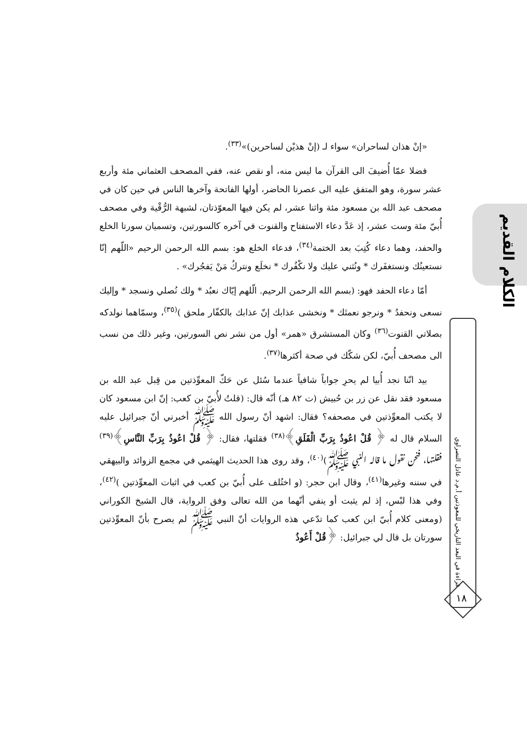الكلام القديم
قراءة في البعد التاريخي للمعوذتين أ.م.د عادل النصراوي
١٨
«إنْ هذان لساحران» سواء لـ (إنْ هذيْن لساحرين)»<sup>(٣٣)</sup>.
فضلا عمّا أُضيفَ الى القرآن ما ليس منه، أو نقص عنه، ففي المصحف العثماني مئة وأربع عشر سورة، وهو المتفق عليه الى عصرنا الحاضر، أولها الفاتحة وآخرها الناس في حين كان في مصحف عبد الله بن مسعود مئة واثنا عشر، لم يكن فيها المعوّذتان، لشبهة الرُّقْية وفي مصحف أُبيّ مئة وست عشر، إذ عَدَّ دعاء الاستفتاح والقنوت في آخره كالسورتين، وتسميان سورتا الخلع والحفد، وهما دعاء كُتِبَ بعد الختمة<sup>(٣٤)</sup>، فدعاء الخلع هو: بسم الله الرحمن الرحيم «اللّهم إنّا نستعينُك ونستغفَرك * ونُثني عليك ولا نكْفُرك * نخلَع ونتركُ مَنْ يَفجُرك» .
أمّا دعاء الحفد فهو: (بسم الله الرحمن الرحيم. الّلهم إيّاك نعبُد * ولك نُصلي ونسجد * وإليك نسعى ونحفدُ * ونرجو نعمتَك * ونخشى عذابك إنّ عذابك بالكفّار ملحق )<sup>(٣٥)</sup>، وسمّاهما نولدكه بصلاتي القنوت<sup>(٣٦)</sup> وكان المستشرق «همر» أول من نشر نص السورتين، وغير ذلك من نسب الى مصحف أُبيّ، لكن شكّك في صحة أكثرها<sup>(٣٧)</sup>.
بيد انّنا نجد أُبيا لم يحرِ جواباً شافياً عندما سُئل عن حَكّ المعوِّذتين من قِبل عبد الله بن مسعود فقد نقل عن زر بن حُبيش (ت ٨٢ هـ) أنّه قال: (قلتُ لأُبيّ بن كعب: إنّ ابن مسعود كان لا يكتب المعوِّذتين في مصحفه؟ فقال: اشهد أنّ رسول الله ﷺ أخبرني أنّ جبرائيل عليه السلام قال له ﴿ قُلْ اعُوذُ بِرَبِّ الْفَلَقِ﴾<sup>(٣٨)</sup> فقلتها، فقال: ﴿ قُلْ اعُوذُ بِرَبِّ النَّاسِ﴾<sup>(٣٩)</sup> فقلتها، فنحن نقول ما قاله النبي ﷺ)<sup>(٤٠)</sup>، وقد روى هذا الحديث الهيثمي في مجمع الزوائد والبيهقي في سننه وغيرها<sup>(٤١)</sup>، وقال ابن حجر: (و اختُلف على أُبيّ بن كعب في اثبات المعوِّذتين )<sup>(٤٢)</sup>، وفي هذا لبْس، إذ لم يثبت أو ينفي أنّهما من الله تعالى وفق الرواية، قال الشيخ الكوراني (ومعنى كلام أُبيّ ابن كعب كما تدّعي هذه الروايات أنّ النبي ﷺ لم يصرح بأنّ المعوِّذتين سورتان بل قال لي جبرائيل: ﴿قُلْ أَعُوذُ